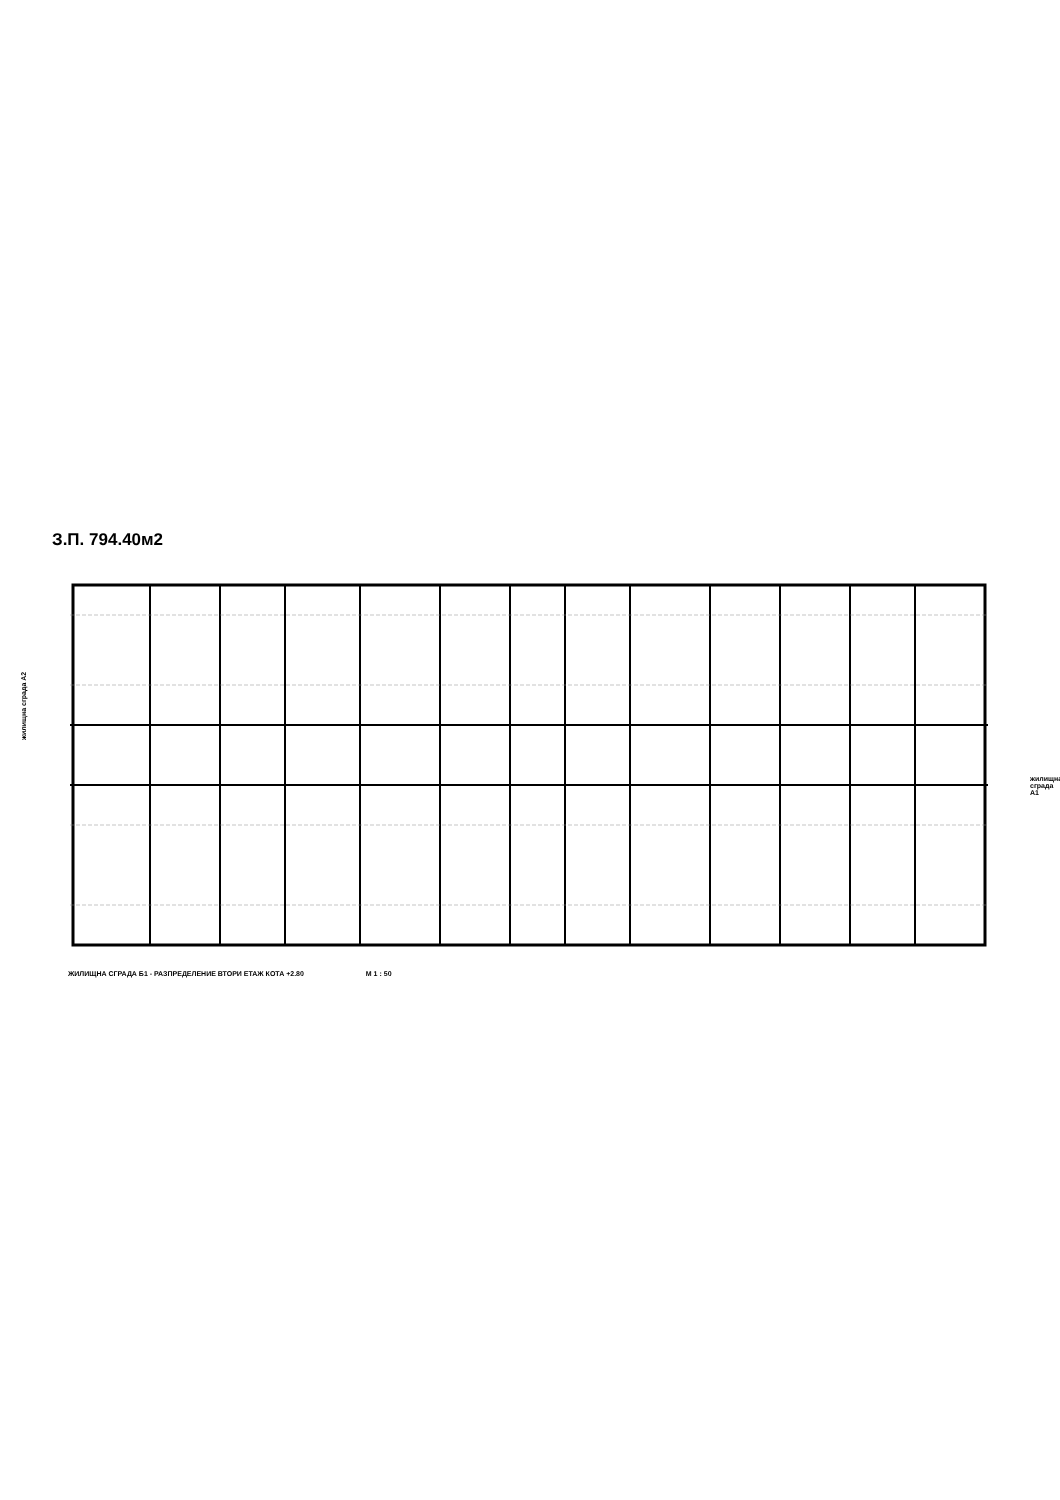З.П. 794.40м2
жилищна сграда А2
жилищна сграда А1
ЖИЛИЩНА СГРАДА Б1 - РАЗПРЕДЕЛЕНИЕ ВТОРИ ЕТАЖ КОТА +2.80 М 1 : 50